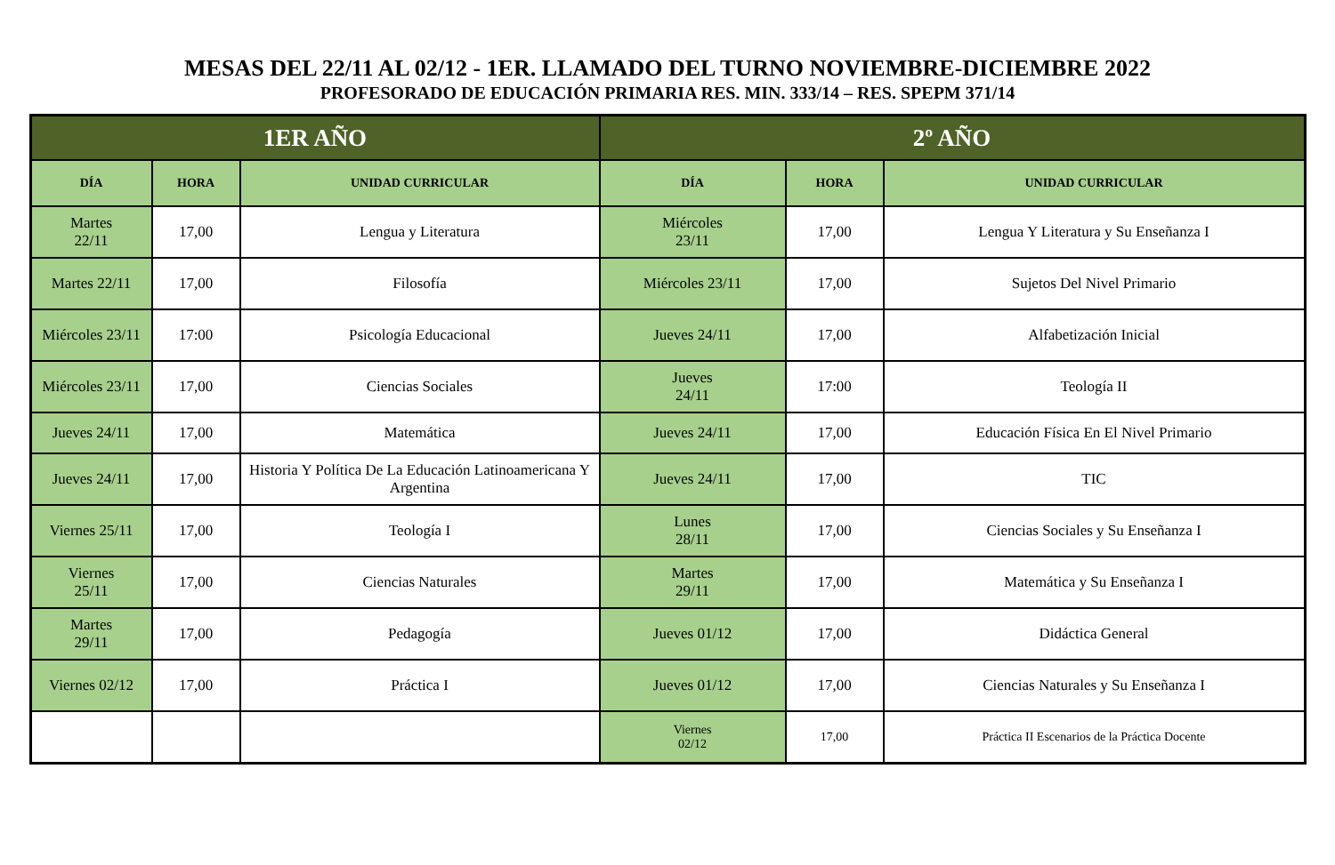MESAS DEL 22/11 AL 02/12 - 1ER. LLAMADO DEL TURNO NOVIEMBRE-DICIEMBRE 2022
PROFESORADO DE EDUCACIÓN PRIMARIA RES. MIN. 333/14 – RES. SPEPM 371/14
| 1ER AÑO | | | 2º AÑO | | |
| --- | --- | --- | --- | --- | --- |
| DÍA | HORA | UNIDAD CURRICULAR | DÍA | HORA | UNIDAD CURRICULAR |
| Martes 22/11 | 17,00 | Lengua y Literatura | Miércoles 23/11 | 17,00 | Lengua Y Literatura y Su Enseñanza I |
| Martes 22/11 | 17,00 | Filosofía | Miércoles 23/11 | 17,00 | Sujetos Del Nivel Primario |
| Miércoles 23/11 | 17:00 | Psicología Educacional | Jueves 24/11 | 17,00 | Alfabetización Inicial |
| Miércoles 23/11 | 17,00 | Ciencias Sociales | Jueves 24/11 | 17:00 | Teología II |
| Jueves 24/11 | 17,00 | Matemática | Jueves 24/11 | 17,00 | Educación Física En El Nivel Primario |
| Jueves 24/11 | 17,00 | Historia Y Política De La Educación Latinoamericana Y Argentina | Jueves 24/11 | 17,00 | TIC |
| Viernes 25/11 | 17,00 | Teología I | Lunes 28/11 | 17,00 | Ciencias Sociales y Su Enseñanza I |
| Viernes 25/11 | 17,00 | Ciencias Naturales | Martes 29/11 | 17,00 | Matemática y Su Enseñanza I |
| Martes 29/11 | 17,00 | Pedagogía | Jueves 01/12 | 17,00 | Didáctica General |
| Viernes 02/12 | 17,00 | Práctica I | Jueves 01/12 | 17,00 | Ciencias Naturales y Su Enseñanza I |
| | | | Viernes 02/12 | 17,00 | Práctica II Escenarios de la Práctica Docente |